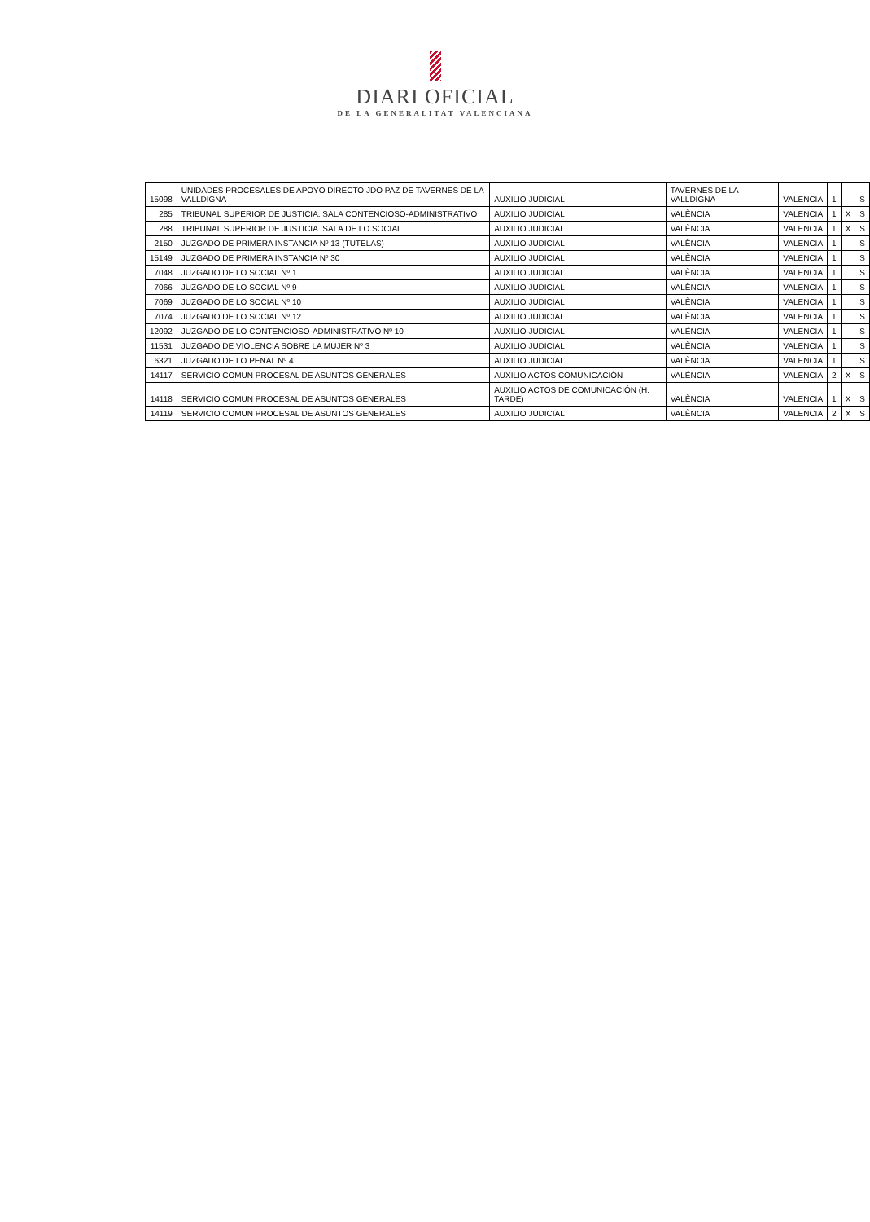DIARI OFICIAL
DE LA GENERALITAT VALENCIANA
| 15098 | UNIDADES PROCESALES DE APOYO DIRECTO JDO PAZ DE TAVERNES DE LA VALLDIGNA | AUXILIO JUDICIAL | TAVERNES DE LA VALLDIGNA | VALENCIA | 1 | | S |
| 285 | TRIBUNAL SUPERIOR DE JUSTICIA. SALA CONTENCIOSO-ADMINISTRATIVO | AUXILIO JUDICIAL | VALÈNCIA | VALENCIA | 1 | X | S |
| 288 | TRIBUNAL SUPERIOR DE JUSTICIA. SALA DE LO SOCIAL | AUXILIO JUDICIAL | VALÈNCIA | VALENCIA | 1 | X | S |
| 2150 | JUZGADO DE PRIMERA INSTANCIA Nº 13 (TUTELAS) | AUXILIO JUDICIAL | VALÈNCIA | VALENCIA | 1 | | S |
| 15149 | JUZGADO DE PRIMERA INSTANCIA Nº 30 | AUXILIO JUDICIAL | VALÈNCIA | VALENCIA | 1 | | S |
| 7048 | JUZGADO DE LO SOCIAL Nº 1 | AUXILIO JUDICIAL | VALÈNCIA | VALENCIA | 1 | | S |
| 7066 | JUZGADO DE LO SOCIAL Nº 9 | AUXILIO JUDICIAL | VALÈNCIA | VALENCIA | 1 | | S |
| 7069 | JUZGADO DE LO SOCIAL Nº 10 | AUXILIO JUDICIAL | VALÈNCIA | VALENCIA | 1 | | S |
| 7074 | JUZGADO DE LO SOCIAL Nº 12 | AUXILIO JUDICIAL | VALÈNCIA | VALENCIA | 1 | | S |
| 12092 | JUZGADO DE LO CONTENCIOSO-ADMINISTRATIVO Nº 10 | AUXILIO JUDICIAL | VALÈNCIA | VALENCIA | 1 | | S |
| 11531 | JUZGADO DE VIOLENCIA SOBRE LA MUJER Nº 3 | AUXILIO JUDICIAL | VALÈNCIA | VALENCIA | 1 | | S |
| 6321 | JUZGADO DE LO PENAL Nº 4 | AUXILIO JUDICIAL | VALÈNCIA | VALENCIA | 1 | | S |
| 14117 | SERVICIO COMUN PROCESAL DE ASUNTOS GENERALES | AUXILIO ACTOS COMUNICACIÓN | VALÈNCIA | VALENCIA | 2 | X | S |
| 14118 | SERVICIO COMUN PROCESAL DE ASUNTOS GENERALES | AUXILIO ACTOS DE COMUNICACIÓN (H. TARDE) | VALÈNCIA | VALENCIA | 1 | X | S |
| 14119 | SERVICIO COMUN PROCESAL DE ASUNTOS GENERALES | AUXILIO JUDICIAL | VALÈNCIA | VALENCIA | 2 | X | S |